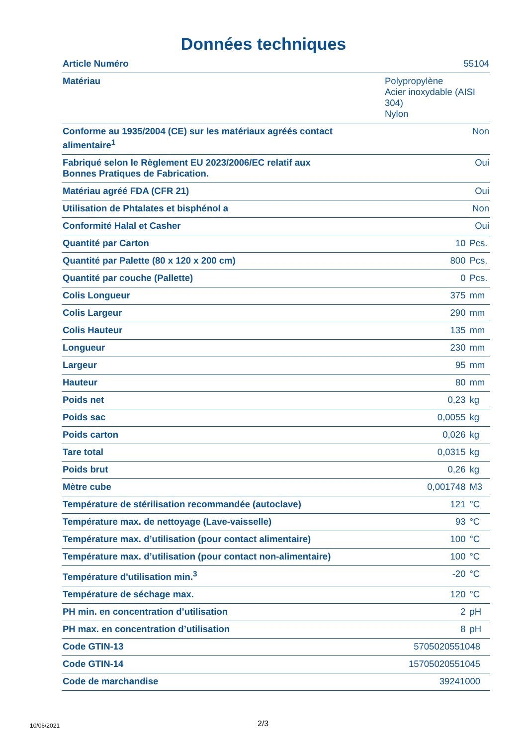Données techniques
| Article Numéro | 55104 | |
| Matériau | Polypropylène Acier inoxydable (AISI 304) Nylon | |
| Conforme au 1935/2004 (CE) sur les matériaux agréés contact alimentaire<sup>1</sup> | Non | |
| Fabriqué selon le Règlement EU 2023/2006/EC relatif aux Bonnes Pratiques de Fabrication. | Oui | |
| Matériau agréé FDA (CFR 21) | Oui | |
| Utilisation de Phtalates et bisphénol a | Non | |
| Conformité Halal et Casher | Oui | |
| Quantité par Carton | 10 | Pcs. |
| Quantité par Palette (80 x 120 x 200 cm) | 800 | Pcs. |
| Quantité par couche (Pallette) | 0 | Pcs. |
| Colis Longueur | 375 | mm |
| Colis Largeur | 290 | mm |
| Colis Hauteur | 135 | mm |
| Longueur | 230 | mm |
| Largeur | 95 | mm |
| Hauteur | 80 | mm |
| Poids net | 0,23 | kg |
| Poids sac | 0,0055 | kg |
| Poids carton | 0,026 | kg |
| Tare total | 0,0315 | kg |
| Poids brut | 0,26 | kg |
| Mètre cube | 0,001748 | M3 |
| Température de stérilisation recommandée (autoclave) | 121 | °C |
| Température max. de nettoyage (Lave-vaisselle) | 93 | °C |
| Température max. d’utilisation (pour contact alimentaire) | 100 | °C |
| Température max. d’utilisation (pour contact non-alimentaire) | 100 | °C |
| Température d'utilisation min.<sup>3</sup> | -20 | °C |
| Température de séchage max. | 120 | °C |
| PH min. en concentration d’utilisation | 2 | pH |
| PH max. en concentration d’utilisation | 8 | pH |
| Code GTIN-13 | 5705020551048 | |
| Code GTIN-14 | 15705020551045 | |
| Code de marchandise | 39241000 | |
10/06/2021 2/3